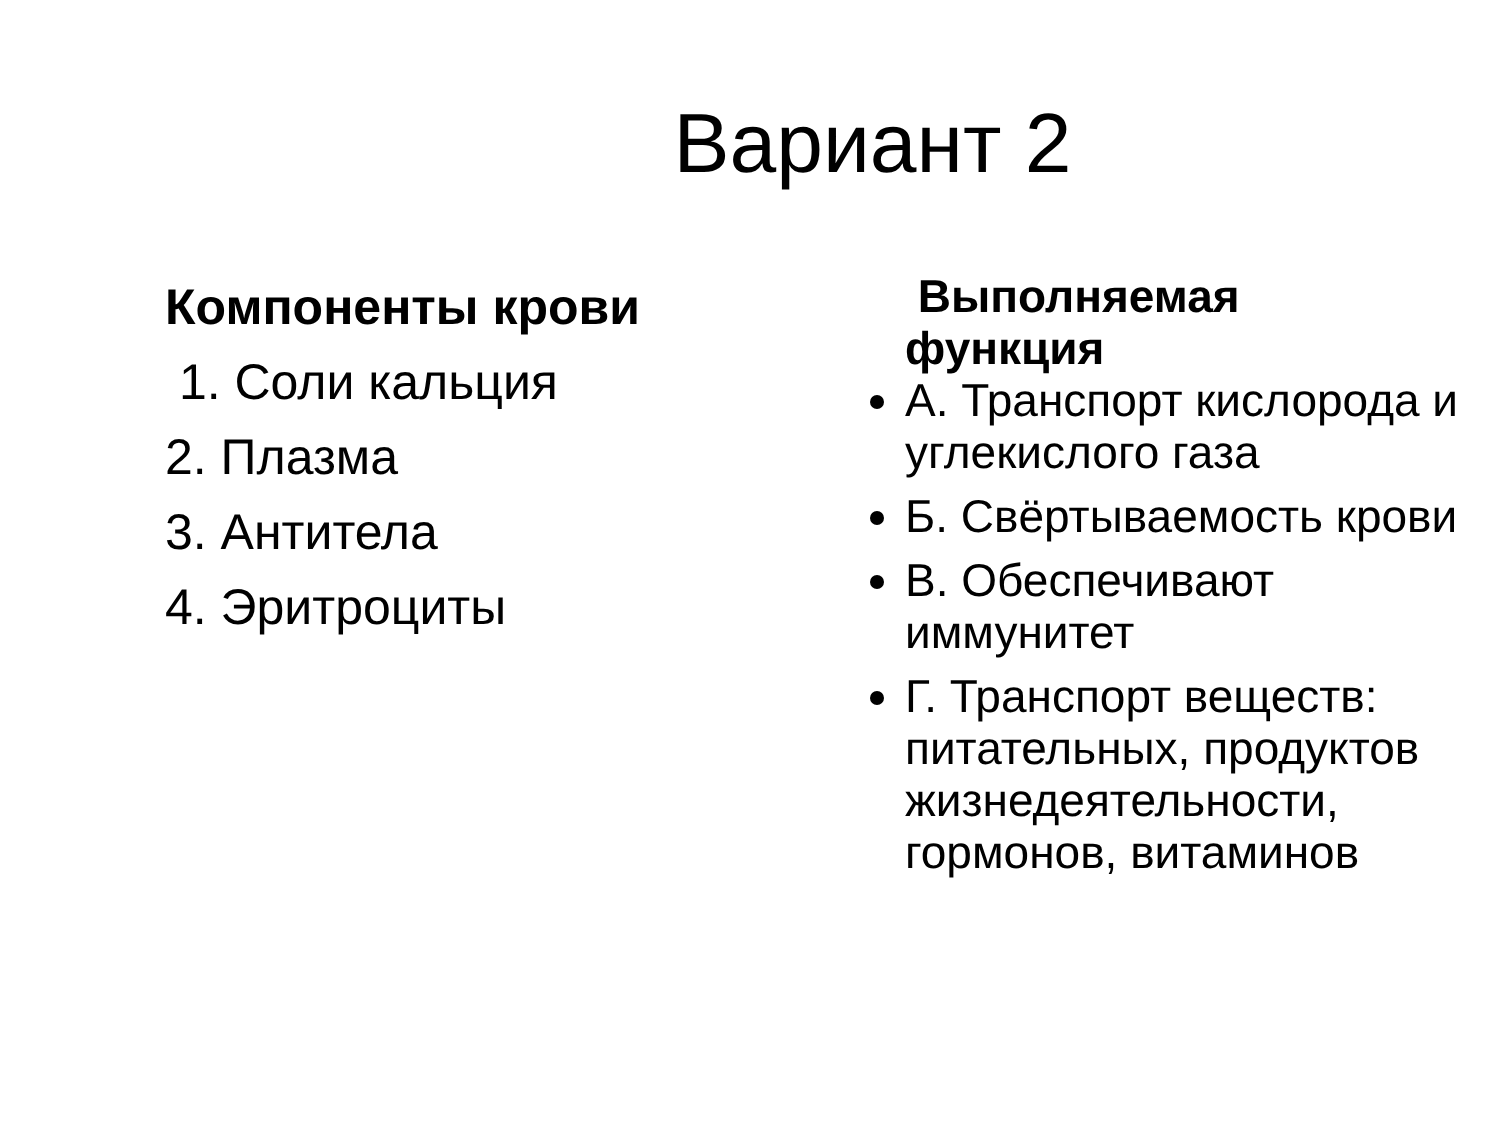Вариант 2
Компоненты крови
1. Соли кальция
2. Плазма
3. Антитела
4. Эритроциты
Выполняемая
функция
А. Транспорт кислорода и углекислого газа
Б. Свёртываемость крови
В. Обеспечивают иммунитет
Г. Транспорт веществ: питательных, продуктов жизнедеятельности, гормонов, витаминов